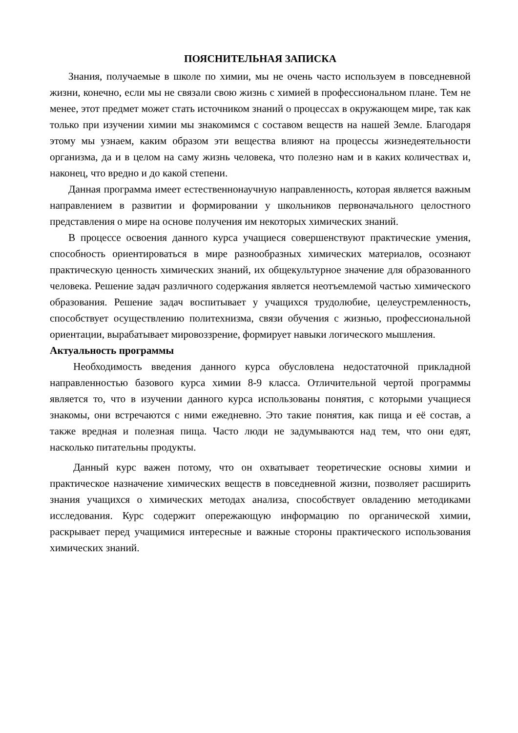ПОЯСНИТЕЛЬНАЯ ЗАПИСКА
Знания, получаемые в школе по химии, мы не очень часто используем в повседневной жизни, конечно, если мы не связали свою жизнь с химией в профессиональном плане. Тем не менее, этот предмет может стать источником знаний о процессах в окружающем мире, так как только при изучении химии мы знакомимся с составом веществ на нашей Земле. Благодаря этому мы узнаем, каким образом эти вещества влияют на процессы жизнедеятельности организма, да и в целом на саму жизнь человека, что полезно нам и в каких количествах и, наконец, что вредно и до какой степени.
Данная программа имеет естественнонаучную направленность, которая является важным направлением в развитии и формировании у школьников первоначального целостного представления о мире на основе получения им некоторых химических знаний.
В процессе освоения данного курса учащиеся совершенствуют практические умения, способность ориентироваться в мире разнообразных химических материалов, осознают практическую ценность химических знаний, их общекультурное значение для образованного человека. Решение задач различного содержания является неотъемлемой частью химического образования. Решение задач воспитывает у учащихся трудолюбие, целеустремленность, способствует осуществлению политехнизма, связи обучения с жизнью, профессиональной ориентации, вырабатывает мировоззрение, формирует навыки логического мышления.
Актуальность программы
Необходимость введения данного курса обусловлена недостаточной прикладной направленностью базового курса химии 8-9 класса. Отличительной чертой программы является то, что в изучении данного курса использованы понятия, с которыми учащиеся знакомы, они встречаются с ними ежедневно. Это такие понятия, как пища и её состав, а также вредная и полезная пища. Часто люди не задумываются над тем, что они едят, насколько питательны продукты.
Данный курс важен потому, что он охватывает теоретические основы химии и практическое назначение химических веществ в повседневной жизни, позволяет расширить знания учащихся о химических методах анализа, способствует овладению методиками исследования. Курс содержит опережающую информацию по органической химии, раскрывает перед учащимися интересные и важные стороны практического использования химических знаний.